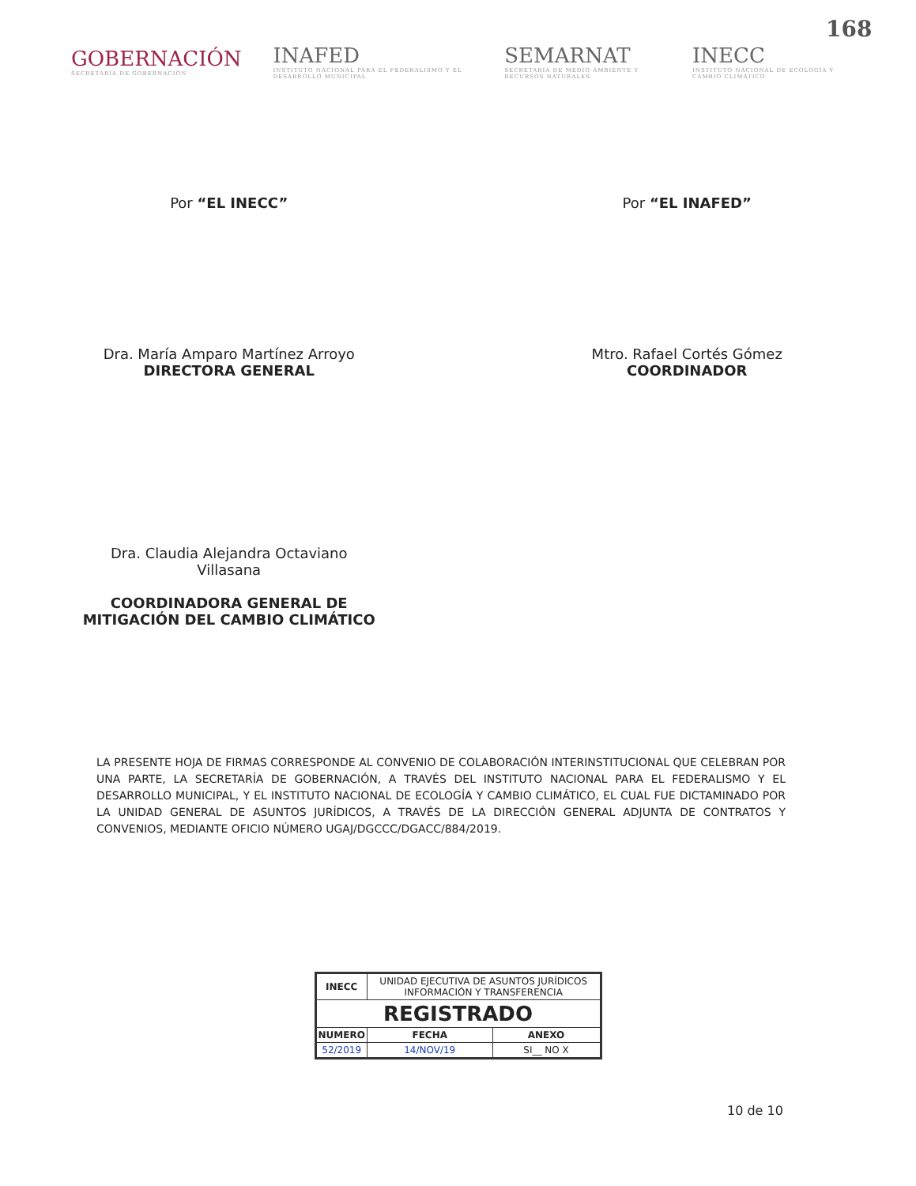168
GOBERNACIÓN
SECRETARÍA DE GOBERNACIÓN
INAFED
INSTITUTO NACIONAL PARA EL FEDERALISMO Y EL DESARROLLO MUNICIPAL
SEMARNAT
SECRETARÍA DE MEDIO AMBIENTE Y RECURSOS NATURALES
INECC
INSTITUTO NACIONAL DE ECOLOGÍA Y CAMBIO CLIMÁTICO
Por “EL INECC”
Dra. María Amparo Martínez Arroyo
DIRECTORA GENERAL
Dra. Claudia Alejandra Octaviano
Villasana
COORDINADORA GENERAL DE
MITIGACIÓN DEL CAMBIO CLIMÁTICO
Por “EL INAFED”
Mtro. Rafael Cortés Gómez
COORDINADOR
LA PRESENTE HOJA DE FIRMAS CORRESPONDE AL CONVENIO DE COLABORACIÓN INTERINSTITUCIONAL QUE CELEBRAN POR UNA PARTE, LA SECRETARÍA DE GOBERNACIÓN, A TRAVÉS DEL INSTITUTO NACIONAL PARA EL FEDERALISMO Y EL DESARROLLO MUNICIPAL, Y EL INSTITUTO NACIONAL DE ECOLOGÍA Y CAMBIO CLIMÁTICO, EL CUAL FUE DICTAMINADO POR LA UNIDAD GENERAL DE ASUNTOS JURÍDICOS, A TRAVÉS DE LA DIRECCIÓN GENERAL ADJUNTA DE CONTRATOS Y CONVENIOS, MEDIANTE OFICIO NÚMERO UGAJ/DGCCC/DGACC/884/2019.
| INECC | UNIDAD EJECUTIVA DE ASUNTOS JURÍDICOS INFORMACIÓN Y TRANSFERENCIA | |
| REGISTRADO | | |
| NUMERO | FECHA | ANEXO |
| 52/2019 | 14/NOV/19 | SI__ NO X |
10 de 10